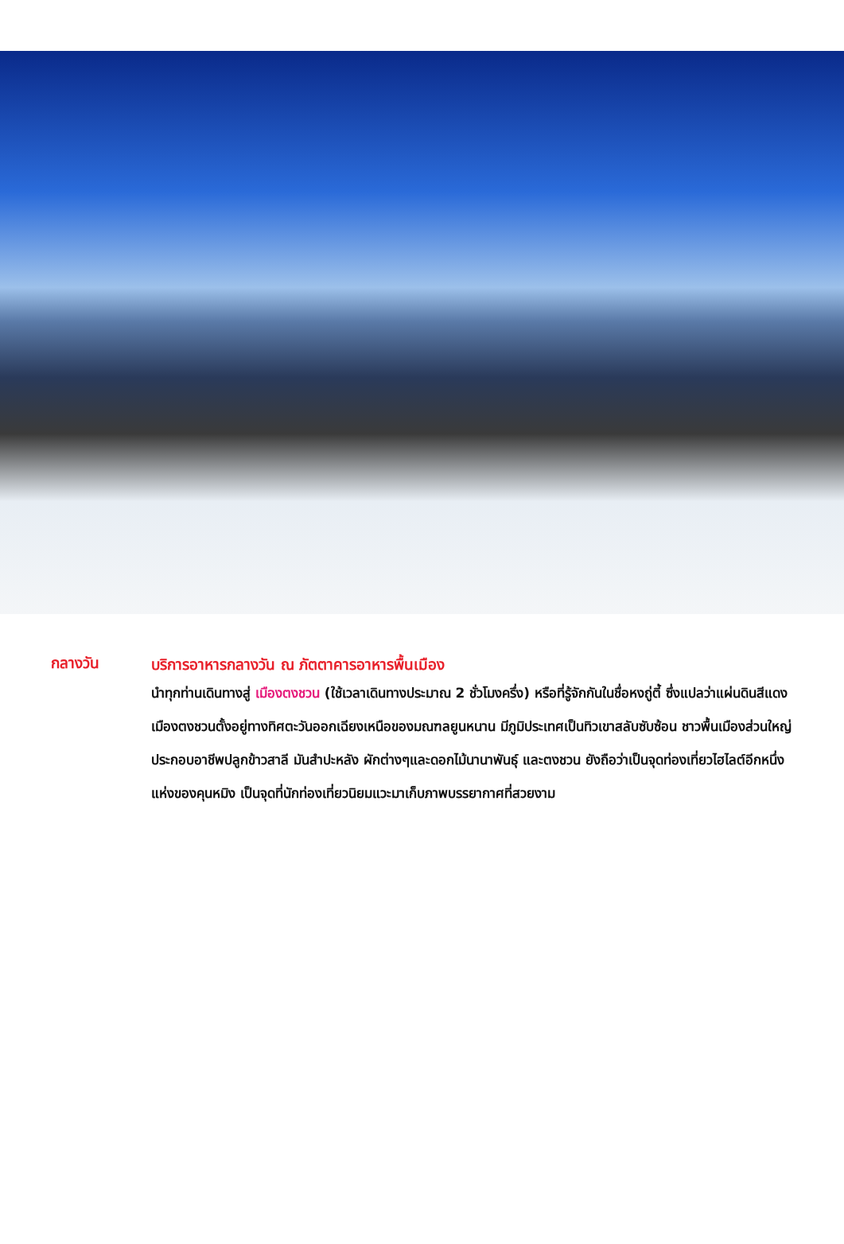กลางวัน
บริการอาหารกลางวัน ณ ภัตตาคารอาหารพื้นเมือง
นำทุกท่านเดินทางสู่ เมืองตงชวน (ใช้เวลาเดินทางประมาณ 2 ชั่วโมงครึ่ง) หรือที่รู้จักกันในชื่อหงถู่ตี้ ซึ่งแปลว่าแผ่นดินสีแดง เมืองตงชวนตั้งอยู่ทางทิศตะวันออกเฉียงเหนือของมณฑลยูนหนาน มีภูมิประเทศเป็นทิวเขาสลับซับซ้อน ชาวพื้นเมืองส่วนใหญ่ประกอบอาชีพปลูกข้าวสาลี มันสำปะหลัง ผักต่างๆและดอกไม้นานาพันธุ์ และตงชวน ยังถือว่าเป็นจุดท่องเที่ยวไฮไลต์อีกหนึ่งแห่งของคุนหมิง เป็นจุดที่นักท่องเที่ยวนิยมแวะมาเก็บภาพบรรยากาศที่สวยงาม